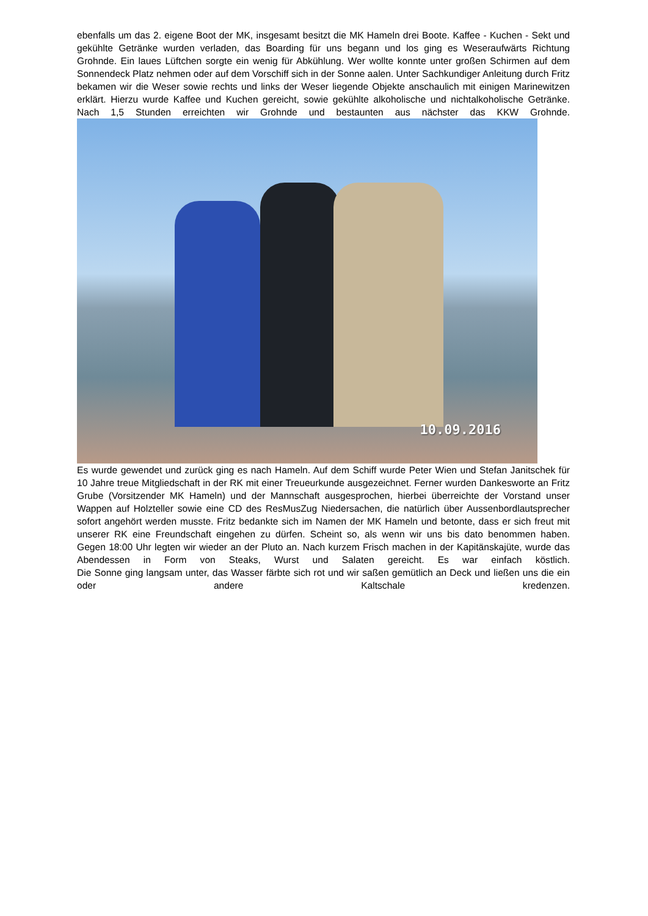ebenfalls um das 2. eigene Boot der MK, insgesamt besitzt die MK Hameln drei Boote. Kaffee - Kuchen - Sekt und gekühlte Getränke wurden verladen, das Boarding für uns begann und los ging es Weseraufwärts Richtung Grohnde. Ein laues Lüftchen sorgte ein wenig für Abkühlung. Wer wollte konnte unter großen Schirmen auf dem Sonnendeck Platz nehmen oder auf dem Vorschiff sich in der Sonne aalen. Unter Sachkundiger Anleitung durch Fritz bekamen wir die Weser sowie rechts und links der Weser liegende Objekte anschaulich mit einigen Marinewitzen erklärt. Hierzu wurde Kaffee und Kuchen gereicht, sowie gekühlte alkoholische und nichtalkoholische Getränke.
Nach 1,5 Stunden erreichten wir Grohnde und bestaunten aus nächster das KKW Grohnde.
10.09.2016
Es wurde gewendet und zurück ging es nach Hameln. Auf dem Schiff wurde Peter Wien und Stefan Janitschek für 10 Jahre treue Mitgliedschaft in der RK mit einer Treueurkunde ausgezeichnet. Ferner wurden Dankesworte an Fritz Grube (Vorsitzender MK Hameln) und der Mannschaft ausgesprochen, hierbei überreichte der Vorstand unser Wappen auf Holzteller sowie eine CD des ResMusZug Niedersachen, die natürlich über Aussenbordlautsprecher sofort angehört werden musste. Fritz bedankte sich im Namen der MK Hameln und betonte, dass er sich freut mit unserer RK eine Freundschaft eingehen zu dürfen. Scheint so, als wenn wir uns bis dato benommen haben.
Gegen 18:00 Uhr legten wir wieder an der Pluto an. Nach kurzem Frisch machen in der Kapitänskajüte, wurde das Abendessen in Form von Steaks, Wurst und Salaten gereicht. Es war einfach köstlich.
Die Sonne ging langsam unter, das Wasser färbte sich rot und wir saßen gemütlich an Deck und ließen uns die ein oder andere Kaltschale kredenzen.